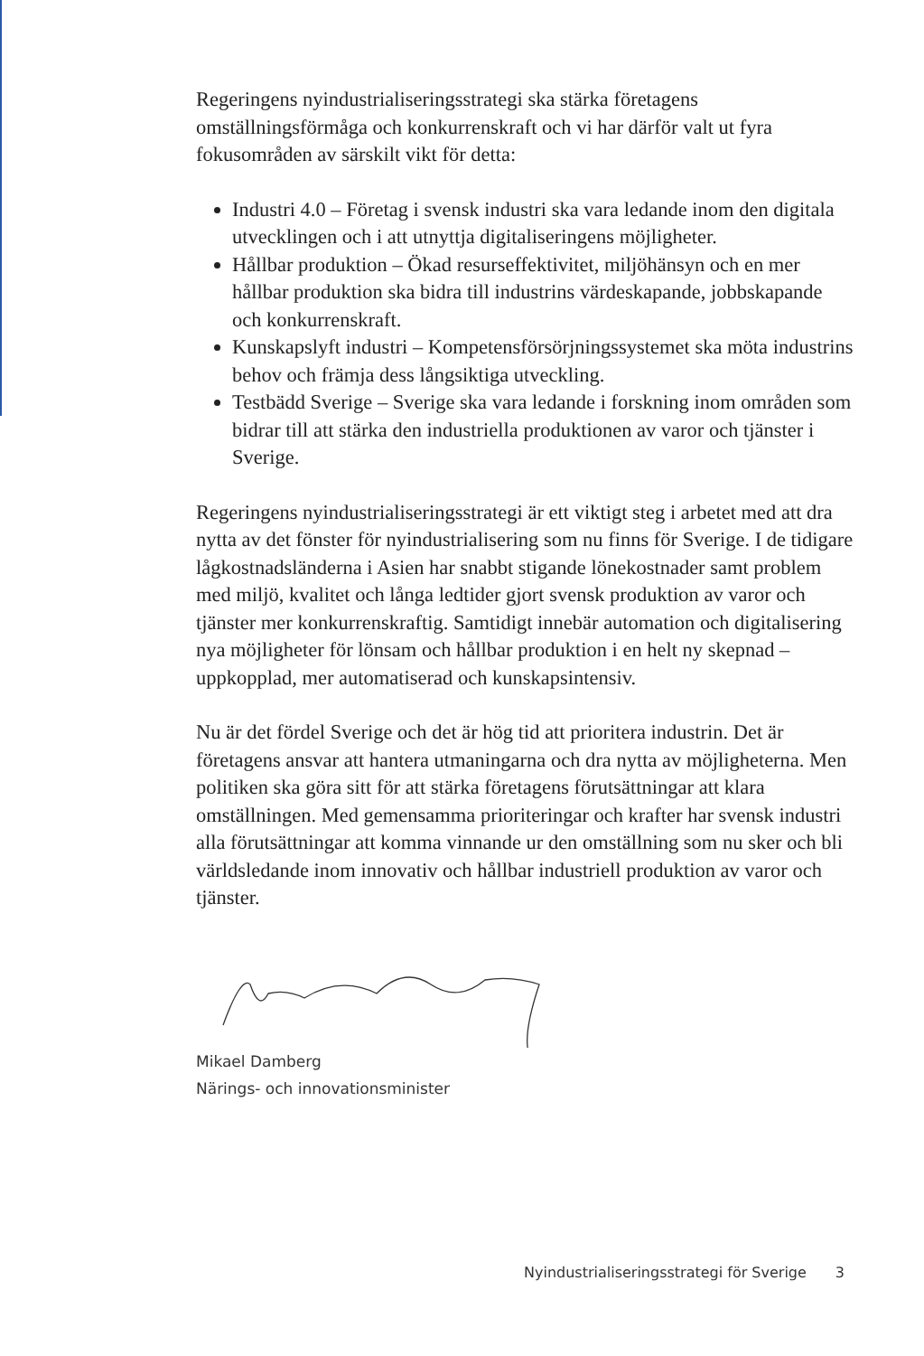Regeringens nyindustrialiseringsstrategi ska stärka företagens omställningsförmåga och konkurrenskraft och vi har därför valt ut fyra fokusområden av särskilt vikt för detta:
Industri 4.0 – Företag i svensk industri ska vara ledande inom den digitala utvecklingen och i att utnyttja digitaliseringens möjligheter.
Hållbar produktion – Ökad resurseffektivitet, miljöhänsyn och en mer hållbar produktion ska bidra till industrins värdeskapande, jobbskapande och konkurrenskraft.
Kunskapslyft industri – Kompetensförsörjningssystemet ska möta industrins behov och främja dess långsiktiga utveckling.
Testbädd Sverige – Sverige ska vara ledande i forskning inom områden som bidrar till att stärka den industriella produktionen av varor och tjänster i Sverige.
Regeringens nyindustrialiseringsstrategi är ett viktigt steg i arbetet med att dra nytta av det fönster för nyindustrialisering som nu finns för Sverige. I de tidigare lågkostnadsländerna i Asien har snabbt stigande lönekostnader samt problem med miljö, kvalitet och långa ledtider gjort svensk produktion av varor och tjänster mer konkurrenskraftig. Samtidigt innebär automation och digitalisering nya möjligheter för lönsam och hållbar produktion i en helt ny skepnad – uppkopplad, mer automatiserad och kunskapsintensiv.
Nu är det fördel Sverige och det är hög tid att prioritera industrin. Det är företagens ansvar att hantera utmaningarna och dra nytta av möjligheterna. Men politiken ska göra sitt för att stärka företagens förutsättningar att klara omställningen. Med gemensamma prioriteringar och krafter har svensk industri alla förutsättningar att komma vinnande ur den omställning som nu sker och bli världsledande inom innovativ och hållbar industriell produktion av varor och tjänster.
Mikael Damberg
Närings- och innovationsminister
Nyindustrialiseringsstrategi för Sverige 3